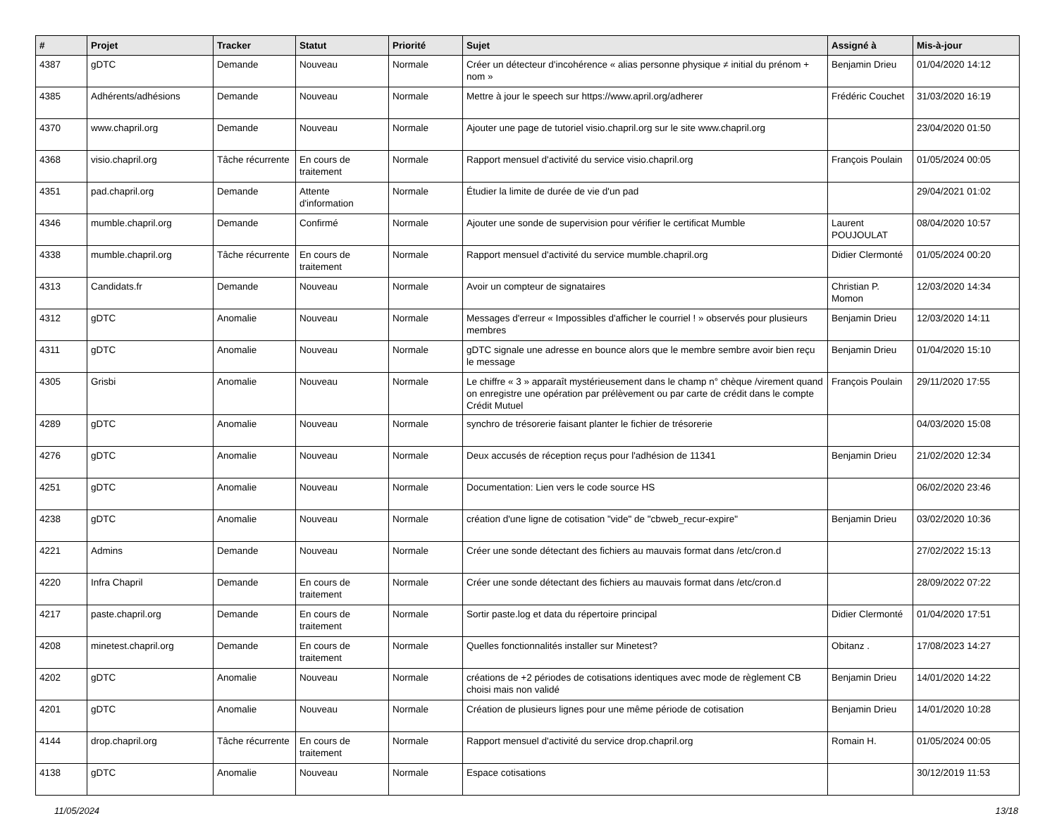| # | Projet | Tracker | Statut | Priorité | Sujet | Assigné à | Mis-à-jour |
| --- | --- | --- | --- | --- | --- | --- | --- |
| 4387 | gDTC | Demande | Nouveau | Normale | Créer un détecteur d'incohérence « alias personne physique ≠ initial du prénom + nom » | Benjamin Drieu | 01/04/2020 14:12 |
| 4385 | Adhérents/adhésions | Demande | Nouveau | Normale | Mettre à jour le speech sur https://www.april.org/adherer | Frédéric Couchet | 31/03/2020 16:19 |
| 4370 | www.chapril.org | Demande | Nouveau | Normale | Ajouter une page de tutoriel visio.chapril.org sur le site www.chapril.org | | 23/04/2020 01:50 |
| 4368 | visio.chapril.org | Tâche récurrente | En cours de traitement | Normale | Rapport mensuel d'activité du service visio.chapril.org | François Poulain | 01/05/2024 00:05 |
| 4351 | pad.chapril.org | Demande | Attente d'information | Normale | Étudier la limite de durée de vie d'un pad | | 29/04/2021 01:02 |
| 4346 | mumble.chapril.org | Demande | Confirmé | Normale | Ajouter une sonde de supervision pour vérifier le certificat Mumble | Laurent POUJOULAT | 08/04/2020 10:57 |
| 4338 | mumble.chapril.org | Tâche récurrente | En cours de traitement | Normale | Rapport mensuel d'activité du service mumble.chapril.org | Didier Clermonté | 01/05/2024 00:20 |
| 4313 | Candidats.fr | Demande | Nouveau | Normale | Avoir un compteur de signataires | Christian P. Momon | 12/03/2020 14:34 |
| 4312 | gDTC | Anomalie | Nouveau | Normale | Messages d'erreur « Impossibles d'afficher le courriel ! » observés pour plusieurs membres | Benjamin Drieu | 12/03/2020 14:11 |
| 4311 | gDTC | Anomalie | Nouveau | Normale | gDTC signale une adresse en bounce alors que le membre sembre avoir bien reçu le message | Benjamin Drieu | 01/04/2020 15:10 |
| 4305 | Grisbi | Anomalie | Nouveau | Normale | Le chiffre « 3 » apparaît mystérieusement dans le champ n° chèque /virement quand on enregistre une opération par prélèvement ou par carte de crédit dans le compte Crédit Mutuel | François Poulain | 29/11/2020 17:55 |
| 4289 | gDTC | Anomalie | Nouveau | Normale | synchro de trésorerie faisant planter le fichier de trésorerie | | 04/03/2020 15:08 |
| 4276 | gDTC | Anomalie | Nouveau | Normale | Deux accusés de réception reçus pour l'adhésion de 11341 | Benjamin Drieu | 21/02/2020 12:34 |
| 4251 | gDTC | Anomalie | Nouveau | Normale | Documentation: Lien vers le code source HS | | 06/02/2020 23:46 |
| 4238 | gDTC | Anomalie | Nouveau | Normale | création d'une ligne de cotisation "vide" de "cbweb_recur-expire" | Benjamin Drieu | 03/02/2020 10:36 |
| 4221 | Admins | Demande | Nouveau | Normale | Créer une sonde détectant des fichiers au mauvais format dans /etc/cron.d | | 27/02/2022 15:13 |
| 4220 | Infra Chapril | Demande | En cours de traitement | Normale | Créer une sonde détectant des fichiers au mauvais format dans /etc/cron.d | | 28/09/2022 07:22 |
| 4217 | paste.chapril.org | Demande | En cours de traitement | Normale | Sortir paste.log et data du répertoire principal | Didier Clermonté | 01/04/2020 17:51 |
| 4208 | minetest.chapril.org | Demande | En cours de traitement | Normale | Quelles fonctionnalités installer sur Minetest? | Obitanz . | 17/08/2023 14:27 |
| 4202 | gDTC | Anomalie | Nouveau | Normale | créations de +2 périodes de cotisations identiques avec mode de règlement CB choisi mais non validé | Benjamin Drieu | 14/01/2020 14:22 |
| 4201 | gDTC | Anomalie | Nouveau | Normale | Création de plusieurs lignes pour une même période de cotisation | Benjamin Drieu | 14/01/2020 10:28 |
| 4144 | drop.chapril.org | Tâche récurrente | En cours de traitement | Normale | Rapport mensuel d'activité du service drop.chapril.org | Romain H. | 01/05/2024 00:05 |
| 4138 | gDTC | Anomalie | Nouveau | Normale | Espace cotisations | | 30/12/2019 11:53 |
11/05/2024 13/18